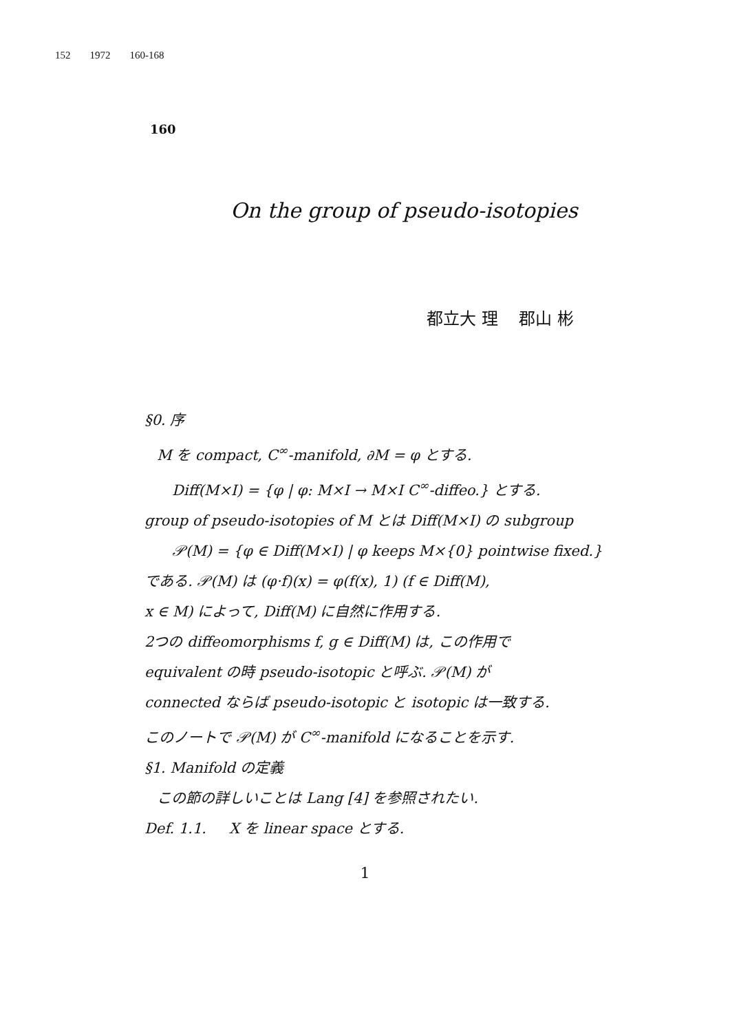152 1972 160-168
160
On the group of pseudo-isotopies
都立大 理 郡山 彬
§0. 序
M を compact, C<sup>∞</sup>-manifold, ∂M = φ とする.
Diff(M×I) = {φ | φ: M×I → M×I C<sup>∞</sup>-diffeo.} とする.
group of pseudo-isotopies of M とは Diff(M×I) の subgroup
𝒫(M) = {φ ∈ Diff(M×I) | φ keeps M×{0} pointwise fixed.}
である. 𝒫(M) は (φ·f)(x) = φ(f(x), 1) (f ∈ Diff(M),
x ∈ M) によって, Diff(M) に自然に作用する.
2つの diffeomorphisms f, g ∈ Diff(M) は, この作用で
equivalent の時 pseudo-isotopic と呼ぶ. 𝒫(M) が
connected ならば pseudo-isotopic と isotopic は一致する.
このノートで 𝒫(M) が C<sup>∞</sup>-manifold になることを示す.
§1. Manifold の定義
この節の詳しいことは Lang [4] を参照されたい.
Def. 1.1. X を linear space とする.
1